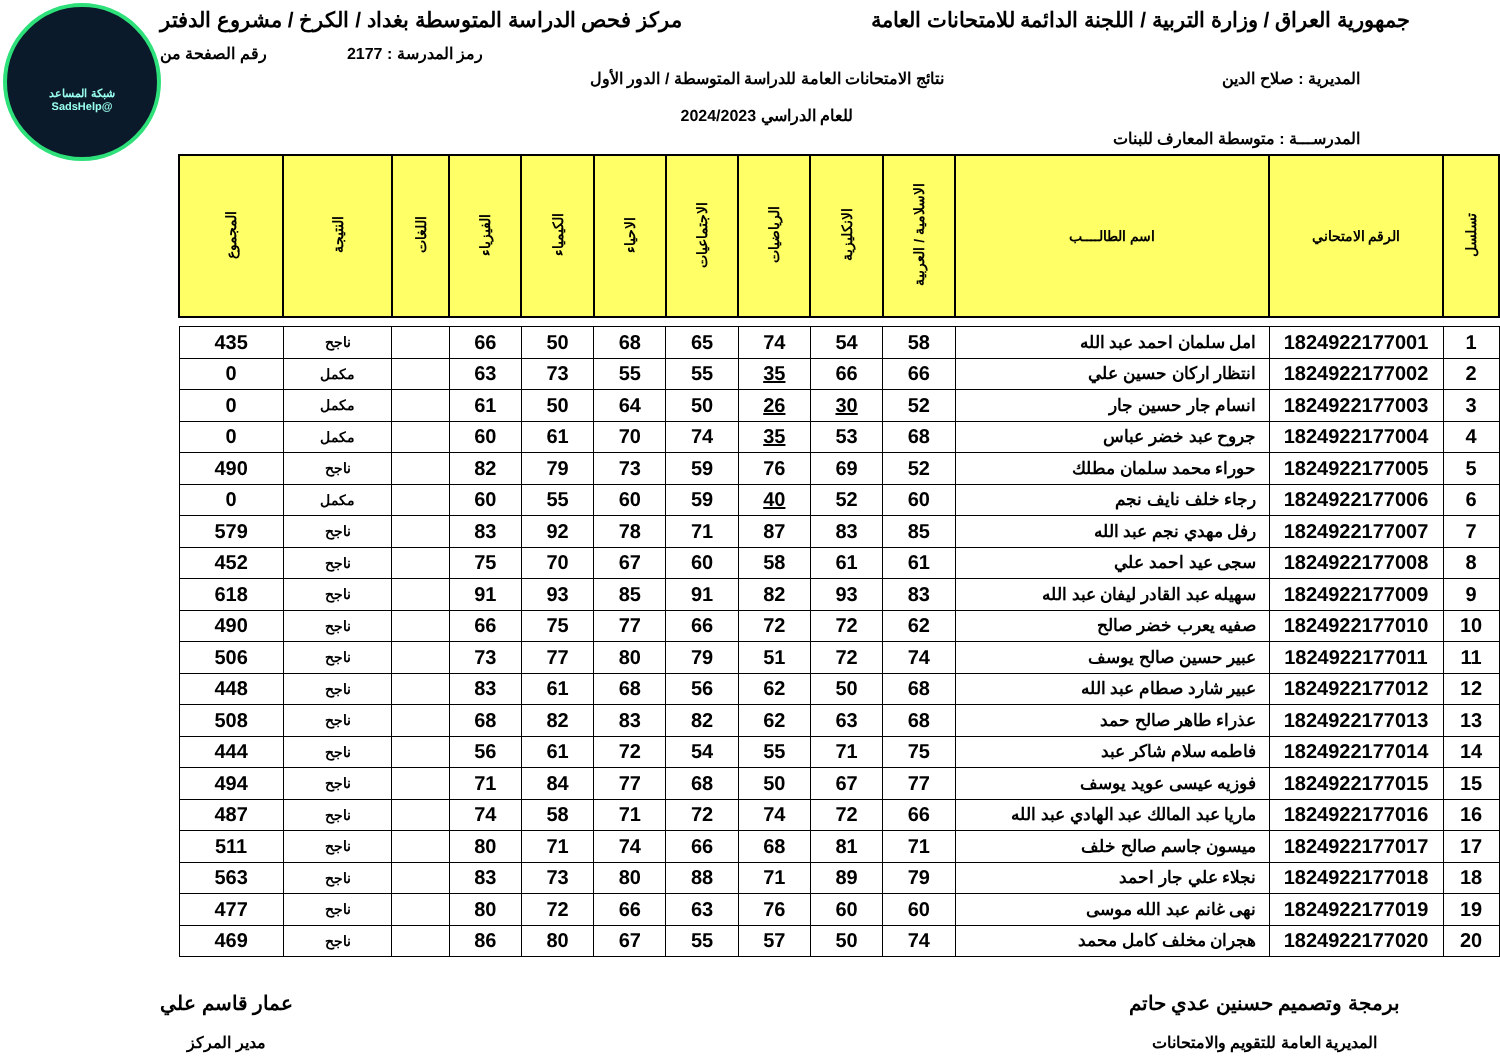شبكة المساعد
@SadsHelp
جمهورية العراق / وزارة التربية / اللجنة الدائمة للامتحانات العامة
مركز فحص الدراسة المتوسطة بغداد / الكرخ / مشروع الدفتر
رمز المدرسة : 2177 رقم الصفحة من
المديرية : صلاح الدين نتائج الامتحانات العامة للدراسة المتوسطة / الدور الأول
للعام الدراسي 2024/2023
المدرســـة : متوسطة المعارف للبنات
| تسلسل | الرقم الامتحاني | اسم الطالــــب | الاسلامية / العربية | الانكليزية | الرياضيات | الاجتماعيات | الاحياء | الكيمياء | الفيزياء | اللغات | النتيجة | المجموع |
| --- | --- | --- | --- | --- | --- | --- | --- | --- | --- | --- | --- | --- |
| 1 | 1824922177001 | امل سلمان احمد عبد الله | 58 | 54 | 74 | 65 | 68 | 50 | 66 | | ناجح | 435 |
| 2 | 1824922177002 | انتظار اركان حسين علي | 66 | 66 | 35 | 55 | 55 | 73 | 63 | | مكمل | 0 |
| 3 | 1824922177003 | انسام جار حسين جار | 52 | 30 | 26 | 50 | 64 | 50 | 61 | | مكمل | 0 |
| 4 | 1824922177004 | جروح عبد خضر عباس | 68 | 53 | 35 | 74 | 70 | 61 | 60 | | مكمل | 0 |
| 5 | 1824922177005 | حوراء محمد سلمان مطلك | 52 | 69 | 76 | 59 | 73 | 79 | 82 | | ناجح | 490 |
| 6 | 1824922177006 | رجاء خلف نايف نجم | 60 | 52 | 40 | 59 | 60 | 55 | 60 | | مكمل | 0 |
| 7 | 1824922177007 | رفل مهدي نجم عبد الله | 85 | 83 | 87 | 71 | 78 | 92 | 83 | | ناجح | 579 |
| 8 | 1824922177008 | سجى عيد احمد علي | 61 | 61 | 58 | 60 | 67 | 70 | 75 | | ناجح | 452 |
| 9 | 1824922177009 | سهيله عبد القادر ليفان عبد الله | 83 | 93 | 82 | 91 | 85 | 93 | 91 | | ناجح | 618 |
| 10 | 1824922177010 | صفيه يعرب خضر صالح | 62 | 72 | 72 | 66 | 77 | 75 | 66 | | ناجح | 490 |
| 11 | 1824922177011 | عبير حسين صالح يوسف | 74 | 72 | 51 | 79 | 80 | 77 | 73 | | ناجح | 506 |
| 12 | 1824922177012 | عبير شارد صطام عبد الله | 68 | 50 | 62 | 56 | 68 | 61 | 83 | | ناجح | 448 |
| 13 | 1824922177013 | عذراء طاهر صالح حمد | 68 | 63 | 62 | 82 | 83 | 82 | 68 | | ناجح | 508 |
| 14 | 1824922177014 | فاطمه سلام شاكر عبد | 75 | 71 | 55 | 54 | 72 | 61 | 56 | | ناجح | 444 |
| 15 | 1824922177015 | فوزيه عيسى عويد يوسف | 77 | 67 | 50 | 68 | 77 | 84 | 71 | | ناجح | 494 |
| 16 | 1824922177016 | ماريا عبد المالك عبد الهادي عبد الله | 66 | 72 | 74 | 72 | 71 | 58 | 74 | | ناجح | 487 |
| 17 | 1824922177017 | ميسون جاسم صالح خلف | 71 | 81 | 68 | 66 | 74 | 71 | 80 | | ناجح | 511 |
| 18 | 1824922177018 | نجلاء علي جار احمد | 79 | 89 | 71 | 88 | 80 | 73 | 83 | | ناجح | 563 |
| 19 | 1824922177019 | نهى غانم عبد الله موسى | 60 | 60 | 76 | 63 | 66 | 72 | 80 | | ناجح | 477 |
| 20 | 1824922177020 | هجران مخلف كامل محمد | 74 | 50 | 57 | 55 | 67 | 80 | 86 | | ناجح | 469 |
برمجة وتصميم حسنين عدي حاتم
المديرية العامة للتقويم والامتحانات
عمار قاسم علي
مدير المركز